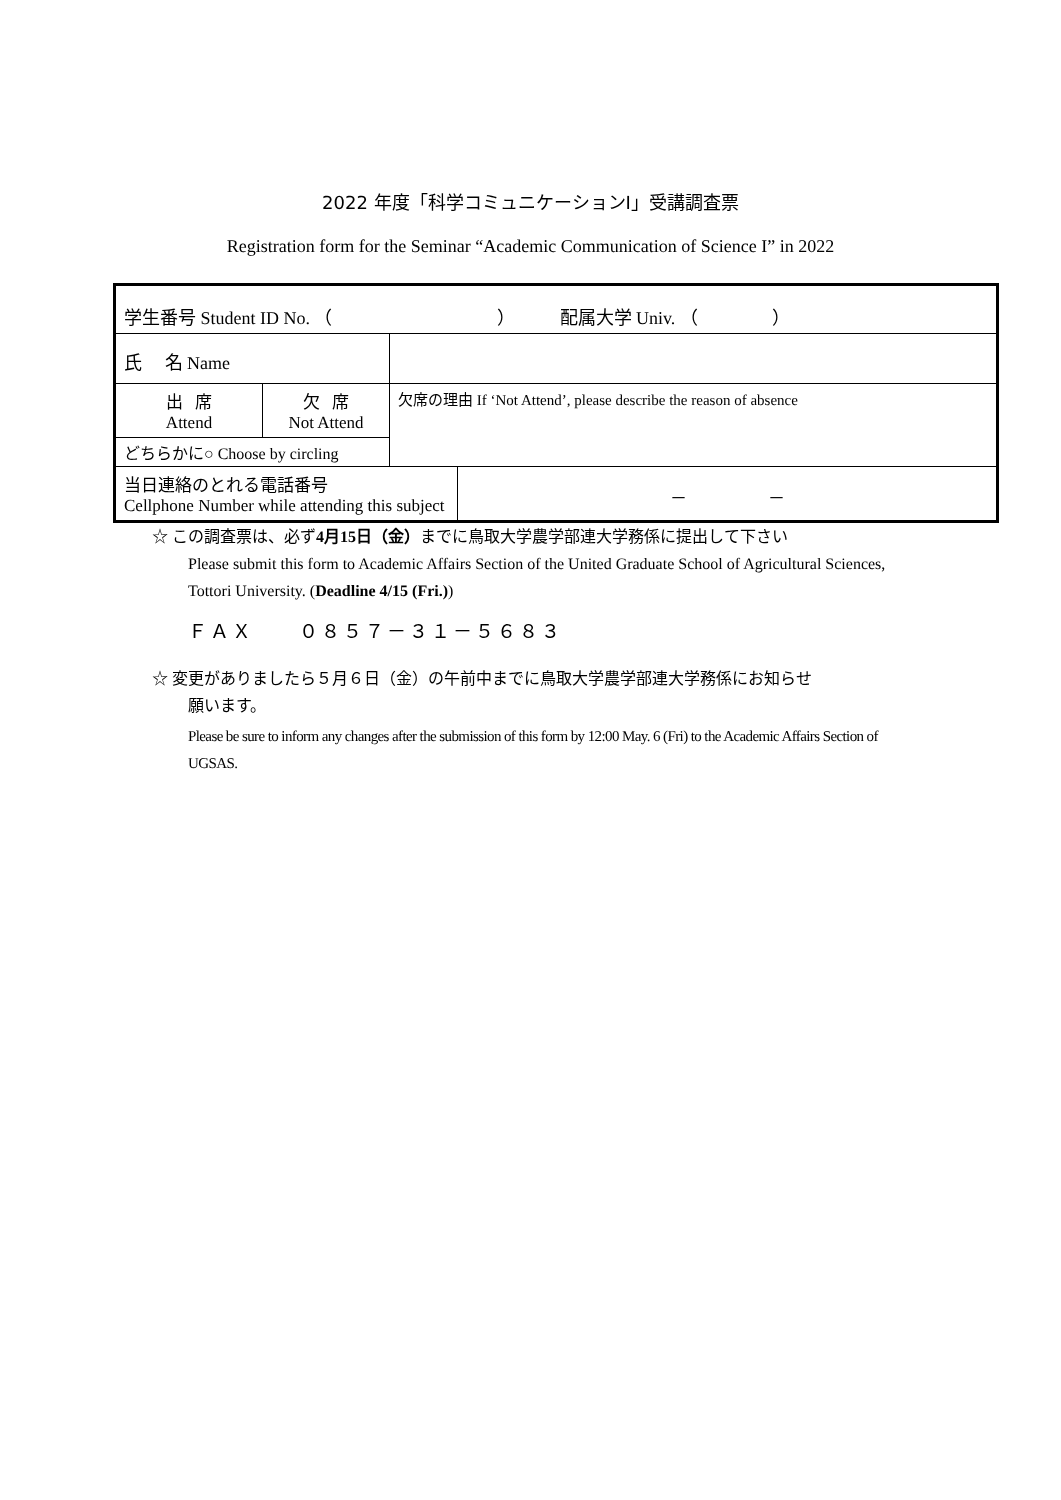2022 年度「科学コミュニケーションⅠ」受講調査票
Registration form for the Seminar “Academic Communication of Science I” in 2022
| 学生番号 Student ID No. （ ） 配属大学 Univ. （ ） | | | |
| 氏 名 Name | | | |
| 出 席 Attend | 欠 席 Not Attend | 欠席の理由 If ‘Not Attend’, please describe the reason of absence | |
| どちらかに○ Choose by circling | | | |
| 当日連絡のとれる電話番号 Cellphone Number while attending this subject | | | － － |
☆ この調査票は、必ず4月15日（金）までに鳥取大学農学部連大学務係に提出して下さい
Please submit this form to Academic Affairs Section of the United Graduate School of Agricultural Sciences, Tottori University. (Deadline 4/15 (Fri.))
ＦＡＸ ０８５７－３１－５６８３
☆ 変更がありましたら５月６日（金）の午前中までに鳥取大学農学部連大学務係にお知らせ
願います。
Please be sure to inform any changes after the submission of this form by 12:00 May. 6 (Fri) to the Academic Affairs Section of UGSAS.